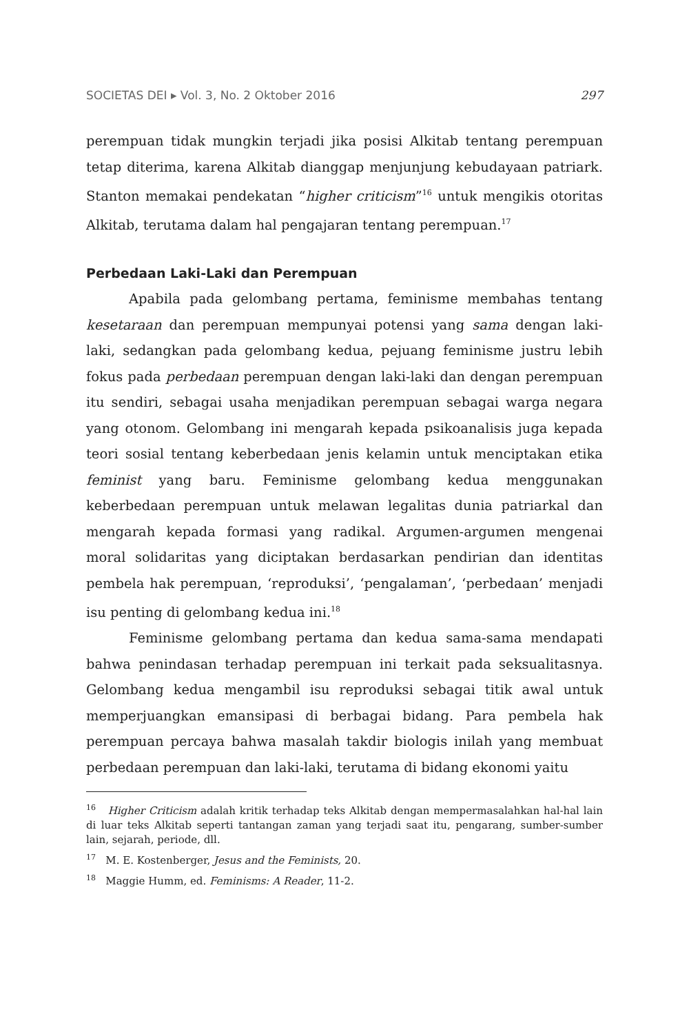SOCIETAS DEI ▸ Vol. 3, No. 2 Oktober 2016 297
perempuan tidak mungkin terjadi jika posisi Alkitab tentang perempuan tetap diterima, karena Alkitab dianggap menjunjung kebudayaan patriark. Stanton memakai pendekatan “higher criticism”<sup>16</sup> untuk mengikis otoritas Alkitab, terutama dalam hal pengajaran tentang perempuan.<sup>17</sup>
Perbedaan Laki-Laki dan Perempuan
Apabila pada gelombang pertama, feminisme membahas tentang kesetaraan dan perempuan mempunyai potensi yang sama dengan laki-laki, sedangkan pada gelombang kedua, pejuang feminisme justru lebih fokus pada perbedaan perempuan dengan laki-laki dan dengan perempuan itu sendiri, sebagai usaha menjadikan perempuan sebagai warga negara yang otonom. Gelombang ini mengarah kepada psikoanalisis juga kepada teori sosial tentang keberbedaan jenis kelamin untuk menciptakan etika feminist yang baru. Feminisme gelombang kedua menggunakan keberbedaan perempuan untuk melawan legalitas dunia patriarkal dan mengarah kepada formasi yang radikal. Argumen-argumen mengenai moral solidaritas yang diciptakan berdasarkan pendirian dan identitas pembela hak perempuan, ‘reproduksi’, ‘pengalaman’, ‘perbedaan’ menjadi isu penting di gelombang kedua ini.<sup>18</sup>
Feminisme gelombang pertama dan kedua sama-sama mendapati bahwa penindasan terhadap perempuan ini terkait pada seksualitasnya. Gelombang kedua mengambil isu reproduksi sebagai titik awal untuk memperjuangkan emansipasi di berbagai bidang. Para pembela hak perempuan percaya bahwa masalah takdir biologis inilah yang membuat perbedaan perempuan dan laki-laki, terutama di bidang ekonomi yaitu
<sup>16</sup> Higher Criticism adalah kritik terhadap teks Alkitab dengan mempermasalahkan hal-hal lain di luar teks Alkitab seperti tantangan zaman yang terjadi saat itu, pengarang, sumber-sumber lain, sejarah, periode, dll.
<sup>17</sup> M. E. Kostenberger, Jesus and the Feminists, 20.
<sup>18</sup> Maggie Humm, ed. Feminisms: A Reader, 11-2.